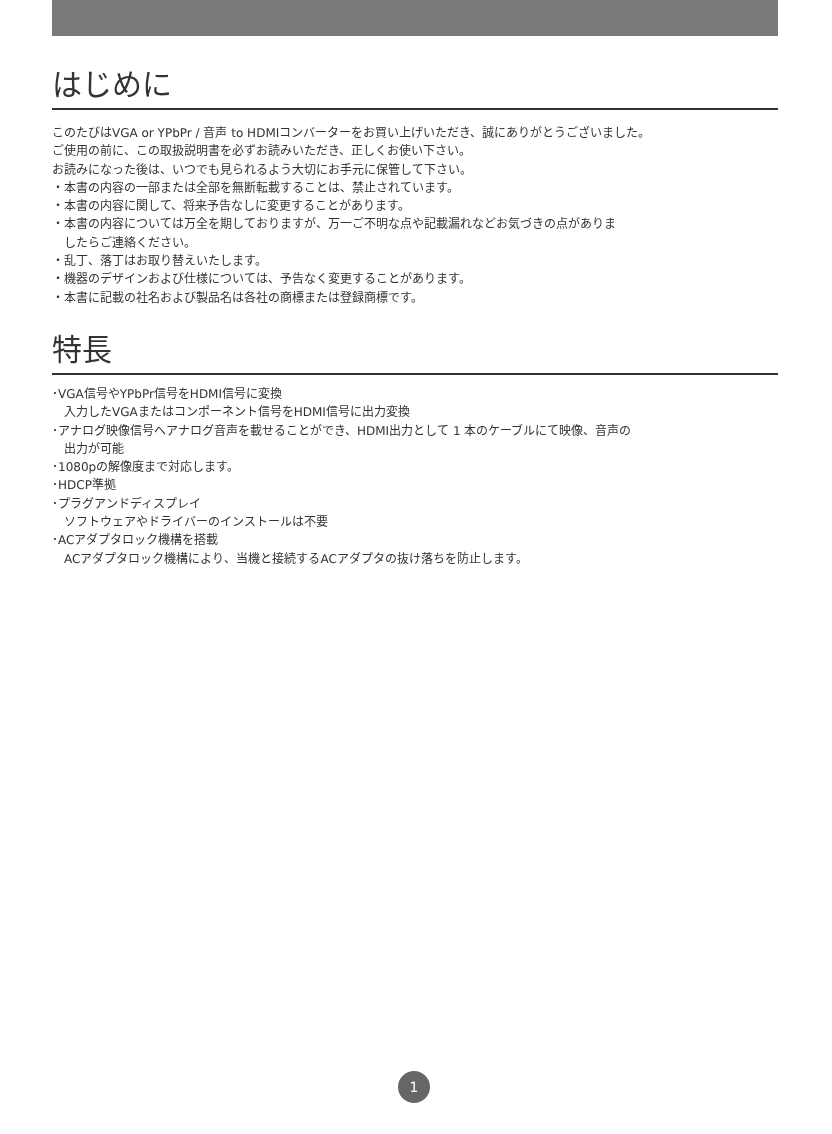はじめに
このたびはVGA or YPbPr / 音声 to HDMIコンバーターをお買い上げいただき、誠にありがとうございました。
ご使用の前に、この取扱説明書を必ずお読みいただき、正しくお使い下さい。
お読みになった後は、いつでも見られるよう大切にお手元に保管して下さい。
・本書の内容の一部または全部を無断転載することは、禁止されています。
・本書の内容に関して、将来予告なしに変更することがあります。
・本書の内容については万全を期しておりますが、万一ご不明な点や記載漏れなどお気づきの点がありま
したらご連絡ください。
・乱丁、落丁はお取り替えいたします。
・機器のデザインおよび仕様については、予告なく変更することがあります。
・本書に記載の社名および製品名は各社の商標または登録商標です。
特長
･VGA信号やYPbPr信号をHDMI信号に変換
入力したVGAまたはコンポーネント信号をHDMI信号に出力変換
･アナログ映像信号へアナログ音声を載せることができ、HDMI出力として 1 本のケーブルにて映像、音声の
出力が可能
･1080pの解像度まで対応します。
･HDCP準拠
･プラグアンドディスプレイ
ソフトウェアやドライバーのインストールは不要
･ACアダプタロック機構を搭載
ACアダプタロック機構により、当機と接続するACアダプタの抜け落ちを防止します。
1